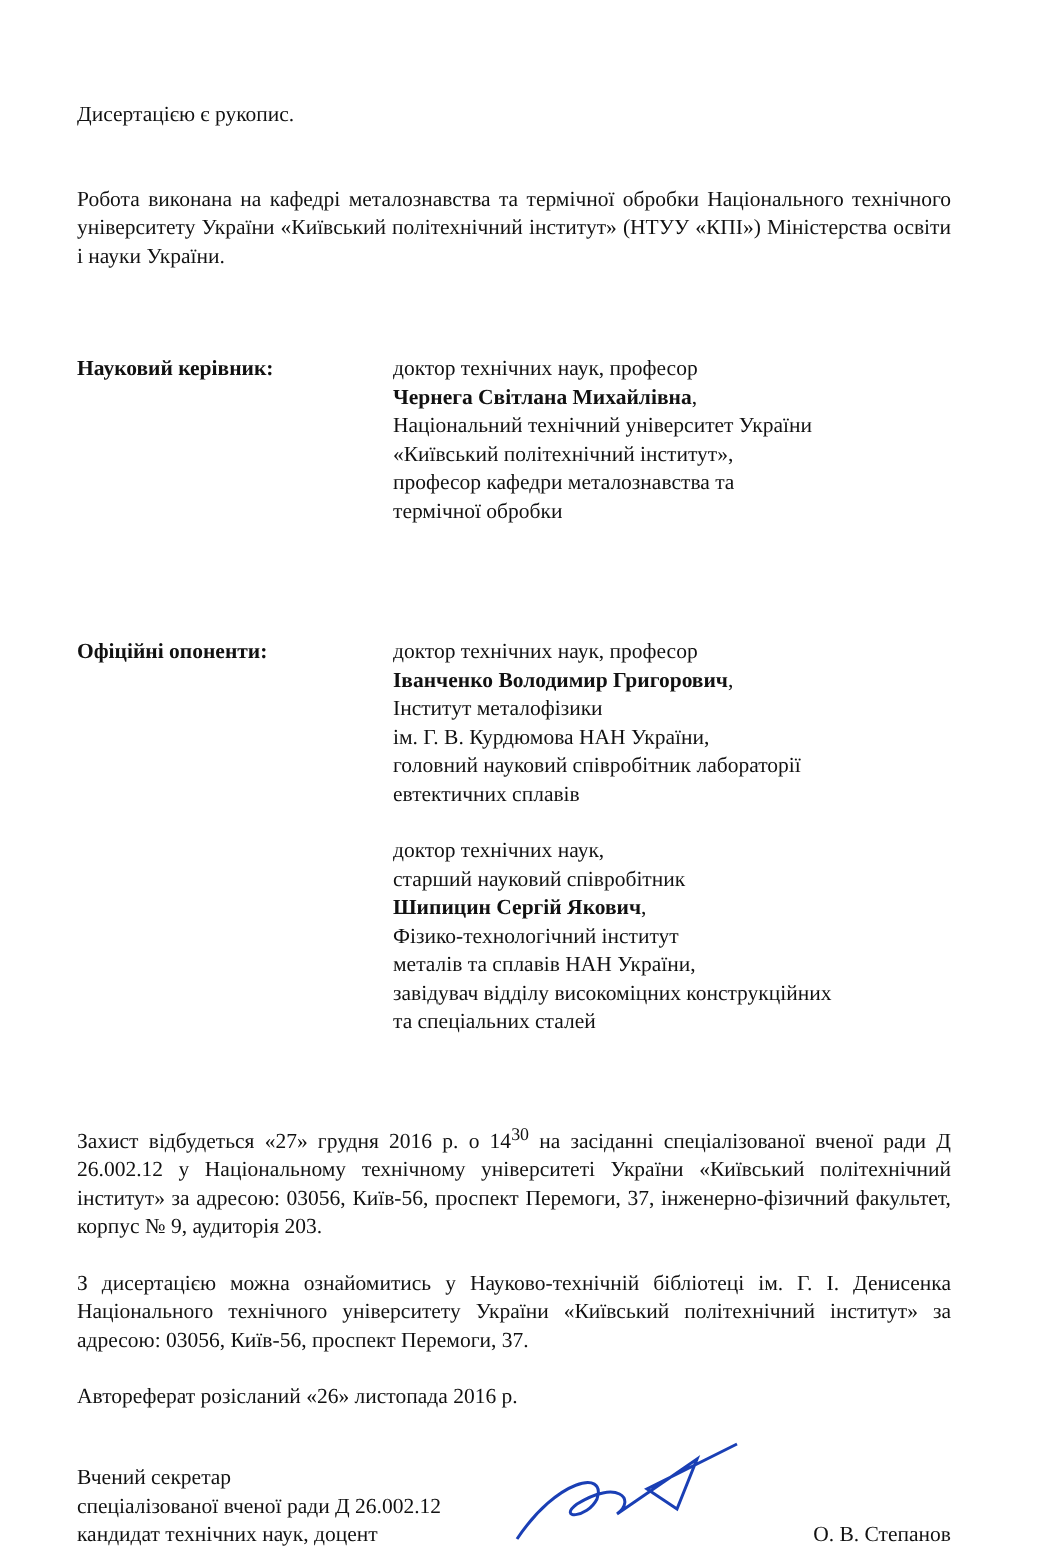Дисертацією є рукопис.
Робота виконана на кафедрі металознавства та термічної обробки Національного технічного університету України «Київський політехнічний інститут» (НТУУ «КПІ») Міністерства освіти і науки України.
Науковий керівник: доктор технічних наук, професор
Чернега Світлана Михайлівна,
Національний технічний університет України
«Київський політехнічний інститут»,
професор кафедри металознавства та
термічної обробки
Офіційні опоненти: доктор технічних наук, професор
Іванченко Володимир Григорович,
Інститут металофізики
ім. Г. В. Курдюмова НАН України,
головний науковий співробітник лабораторії
евтектичних сплавів
доктор технічних наук,
старший науковий співробітник
Шипицин Сергій Якович,
Фізико-технологічний інститут
металів та сплавів НАН України,
завідувач відділу високоміцних конструкційних
та спеціальних сталей
Захист відбудеться «27» грудня 2016 р. о 14<sup>30</sup> на засіданні спеціалізованої вченої ради Д 26.002.12 у Національному технічному університеті України «Київський політехнічний інститут» за адресою: 03056, Київ-56, проспект Перемоги, 37, інженерно-фізичний факультет, корпус № 9, аудиторія 203.
З дисертацією можна ознайомитись у Науково-технічній бібліотеці ім. Г. І. Денисенка Національного технічного університету України «Київський політехнічний інститут» за адресою: 03056, Київ-56, проспект Перемоги, 37.
Автореферат розісланий «26» листопада 2016 р.
Вчений секретар
спеціалізованої вченої ради Д 26.002.12
кандидат технічних наук, доцент
О. В. Степанов